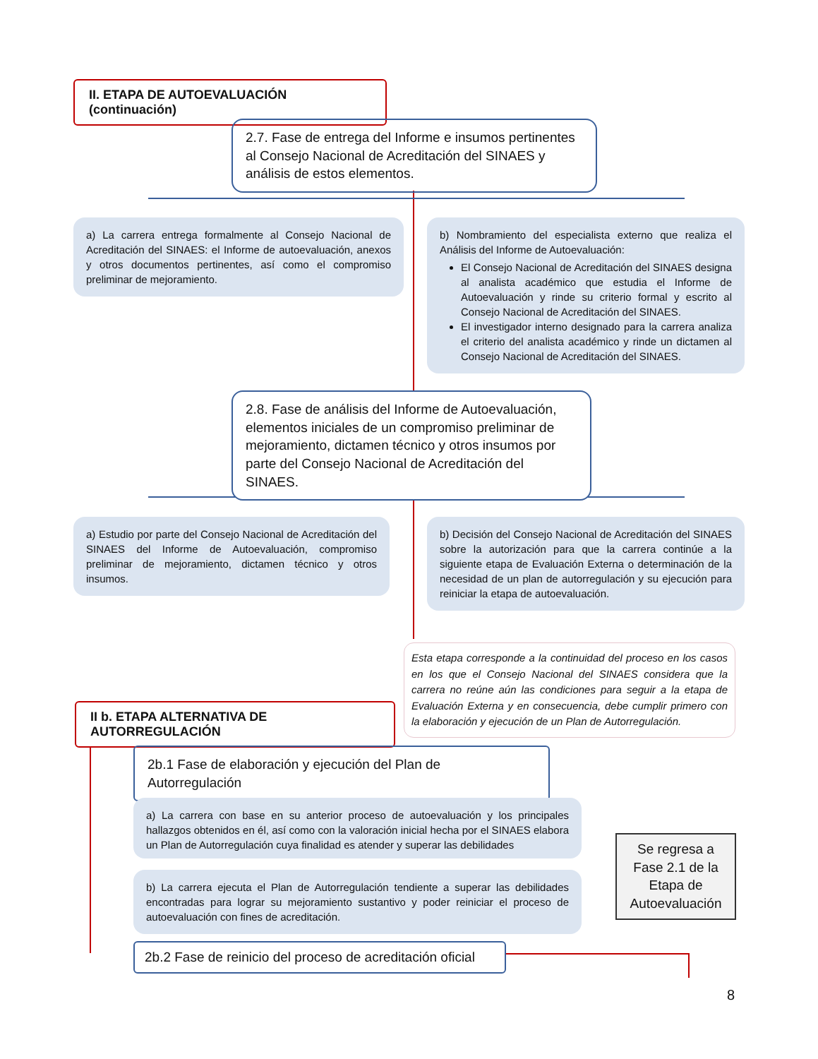II. ETAPA DE AUTOEVALUACIÓN (continuación)
2.7. Fase de entrega del Informe e insumos pertinentes al Consejo Nacional de Acreditación del SINAES y análisis de estos elementos.
a) La carrera entrega formalmente al Consejo Nacional de Acreditación del SINAES: el Informe de autoevaluación, anexos y otros documentos pertinentes, así como el compromiso preliminar de mejoramiento.
b) Nombramiento del especialista externo que realiza el Análisis del Informe de Autoevaluación:
El Consejo Nacional de Acreditación del SINAES designa al analista académico que estudia el Informe de Autoevaluación y rinde su criterio formal y escrito al Consejo Nacional de Acreditación del SINAES.
El investigador interno designado para la carrera analiza el criterio del analista académico y rinde un dictamen al Consejo Nacional de Acreditación del SINAES.
2.8. Fase de análisis del Informe de Autoevaluación, elementos iniciales de un compromiso preliminar de mejoramiento, dictamen técnico y otros insumos por parte del Consejo Nacional de Acreditación del SINAES.
a) Estudio por parte del Consejo Nacional de Acreditación del SINAES del Informe de Autoevaluación, compromiso preliminar de mejoramiento, dictamen técnico y otros insumos.
b) Decisión del Consejo Nacional de Acreditación del SINAES sobre la autorización para que la carrera continúe a la siguiente etapa de Evaluación Externa o determinación de la necesidad de un plan de autorregulación y su ejecución para reiniciar la etapa de autoevaluación.
Esta etapa corresponde a la continuidad del proceso en los casos en los que el Consejo Nacional del SINAES considera que la carrera no reúne aún las condiciones para seguir a la etapa de Evaluación Externa y en consecuencia, debe cumplir primero con la elaboración y ejecución de un Plan de Autorregulación.
II b. ETAPA ALTERNATIVA DE AUTORREGULACIÓN
2b.1 Fase de elaboración y ejecución del Plan de Autorregulación
a) La carrera con base en su anterior proceso de autoevaluación y los principales hallazgos obtenidos en él, así como con la valoración inicial hecha por el SINAES elabora un Plan de Autorregulación cuya finalidad es atender y superar las debilidades
b) La carrera ejecuta el Plan de Autorregulación tendiente a superar las debilidades encontradas para lograr su mejoramiento sustantivo y poder reiniciar el proceso de autoevaluación con fines de acreditación.
Se regresa a Fase 2.1 de la Etapa de Autoevaluación
2b.2 Fase de reinicio del proceso de acreditación oficial
8